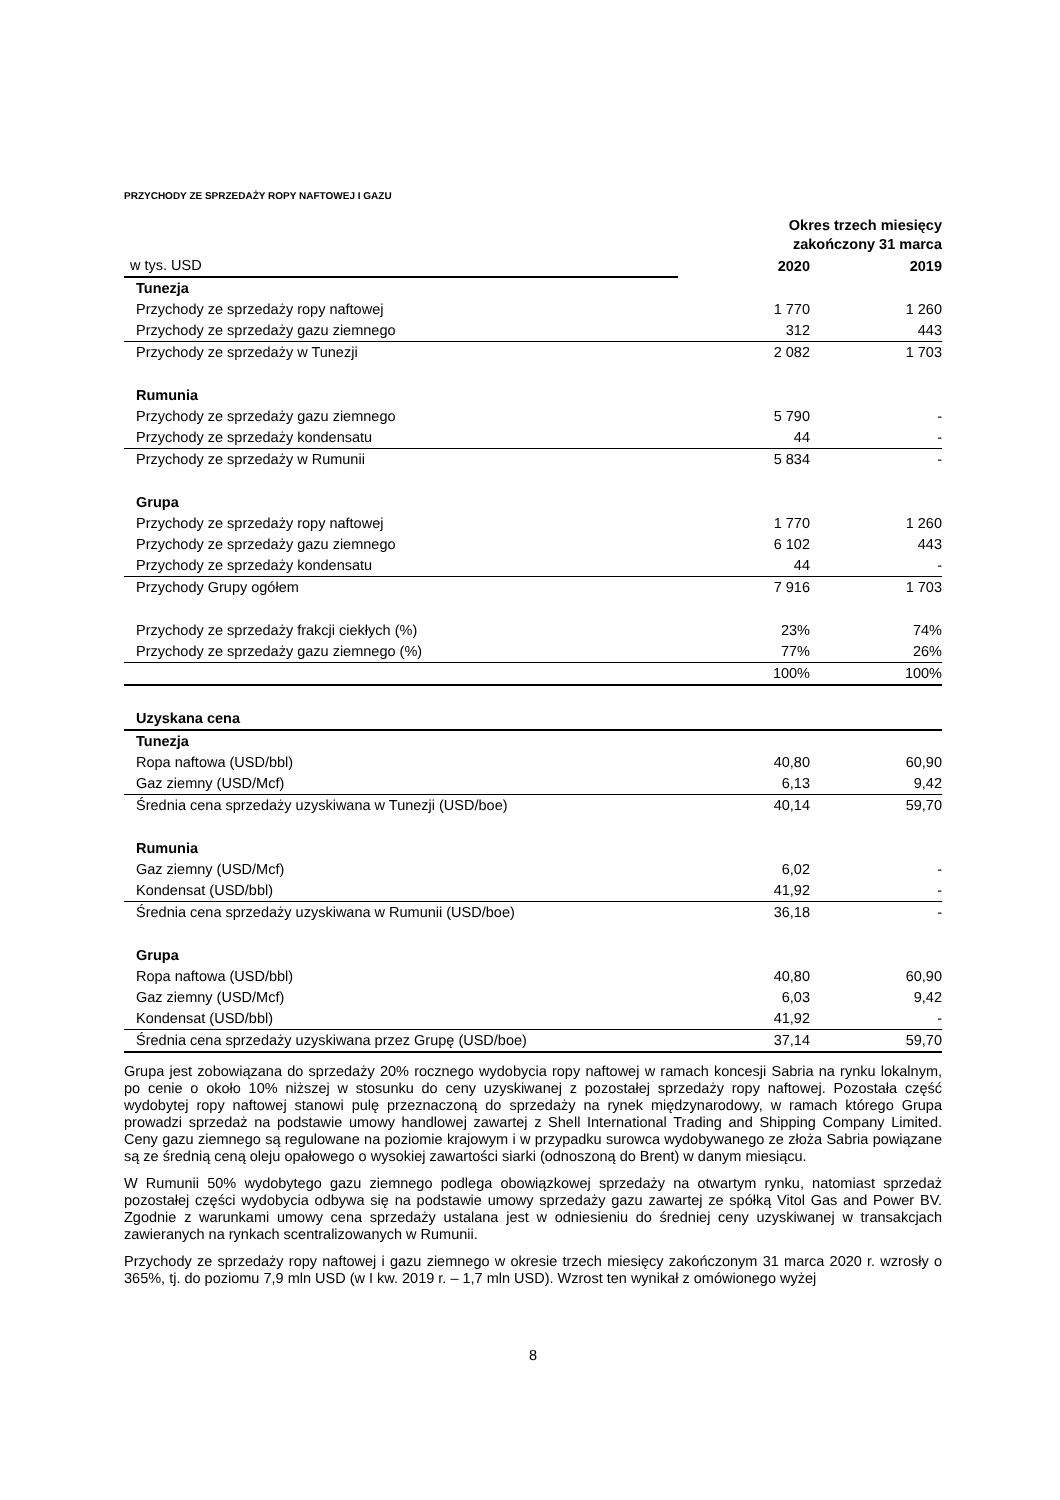PRZYCHODY ZE SPRZEDAŻY ROPY NAFTOWEJ I GAZU
| | Okres trzech miesięcy zakończony 31 marca | |
| w tys. USD | 2020 | 2019 |
| Tunezja | | |
| Przychody ze sprzedaży ropy naftowej | 1 770 | 1 260 |
| Przychody ze sprzedaży gazu ziemnego | 312 | 443 |
| Przychody ze sprzedaży w Tunezji | 2 082 | 1 703 |
| Rumunia | | |
| Przychody ze sprzedaży gazu ziemnego | 5 790 | - |
| Przychody ze sprzedaży kondensatu | 44 | - |
| Przychody ze sprzedaży w Rumunii | 5 834 | - |
| Grupa | | |
| Przychody ze sprzedaży ropy naftowej | 1 770 | 1 260 |
| Przychody ze sprzedaży gazu ziemnego | 6 102 | 443 |
| Przychody ze sprzedaży kondensatu | 44 | - |
| Przychody Grupy ogółem | 7 916 | 1 703 |
| Przychody ze sprzedaży frakcji ciekłych (%) | 23% | 74% |
| Przychody ze sprzedaży gazu ziemnego (%) | 77% | 26% |
| | 100% | 100% |
| Uzyskana cena | | |
| Tunezja | | |
| Ropa naftowa (USD/bbl) | 40,80 | 60,90 |
| Gaz ziemny (USD/Mcf) | 6,13 | 9,42 |
| Średnia cena sprzedaży uzyskiwana w Tunezji (USD/boe) | 40,14 | 59,70 |
| Rumunia | | |
| Gaz ziemny (USD/Mcf) | 6,02 | - |
| Kondensat (USD/bbl) | 41,92 | - |
| Średnia cena sprzedaży uzyskiwana w Rumunii (USD/boe) | 36,18 | - |
| Grupa | | |
| Ropa naftowa (USD/bbl) | 40,80 | 60,90 |
| Gaz ziemny (USD/Mcf) | 6,03 | 9,42 |
| Kondensat (USD/bbl) | 41,92 | - |
| Średnia cena sprzedaży uzyskiwana przez Grupę (USD/boe) | 37,14 | 59,70 |
Grupa jest zobowiązana do sprzedaży 20% rocznego wydobycia ropy naftowej w ramach koncesji Sabria na rynku lokalnym, po cenie o około 10% niższej w stosunku do ceny uzyskiwanej z pozostałej sprzedaży ropy naftowej. Pozostała część wydobytej ropy naftowej stanowi pulę przeznaczoną do sprzedaży na rynek międzynarodowy, w ramach którego Grupa prowadzi sprzedaż na podstawie umowy handlowej zawartej z Shell International Trading and Shipping Company Limited. Ceny gazu ziemnego są regulowane na poziomie krajowym i w przypadku surowca wydobywanego ze złoża Sabria powiązane są ze średnią ceną oleju opałowego o wysokiej zawartości siarki (odnoszoną do Brent) w danym miesiącu.
W Rumunii 50% wydobytego gazu ziemnego podlega obowiązkowej sprzedaży na otwartym rynku, natomiast sprzedaż pozostałej części wydobycia odbywa się na podstawie umowy sprzedaży gazu zawartej ze spółką Vitol Gas and Power BV. Zgodnie z warunkami umowy cena sprzedaży ustalana jest w odniesieniu do średniej ceny uzyskiwanej w transakcjach zawieranych na rynkach scentralizowanych w Rumunii.
Przychody ze sprzedaży ropy naftowej i gazu ziemnego w okresie trzech miesięcy zakończonym 31 marca 2020 r. wzrosły o 365%, tj. do poziomu 7,9 mln USD (w I kw. 2019 r. – 1,7 mln USD). Wzrost ten wynikał z omówionego wyżej
8